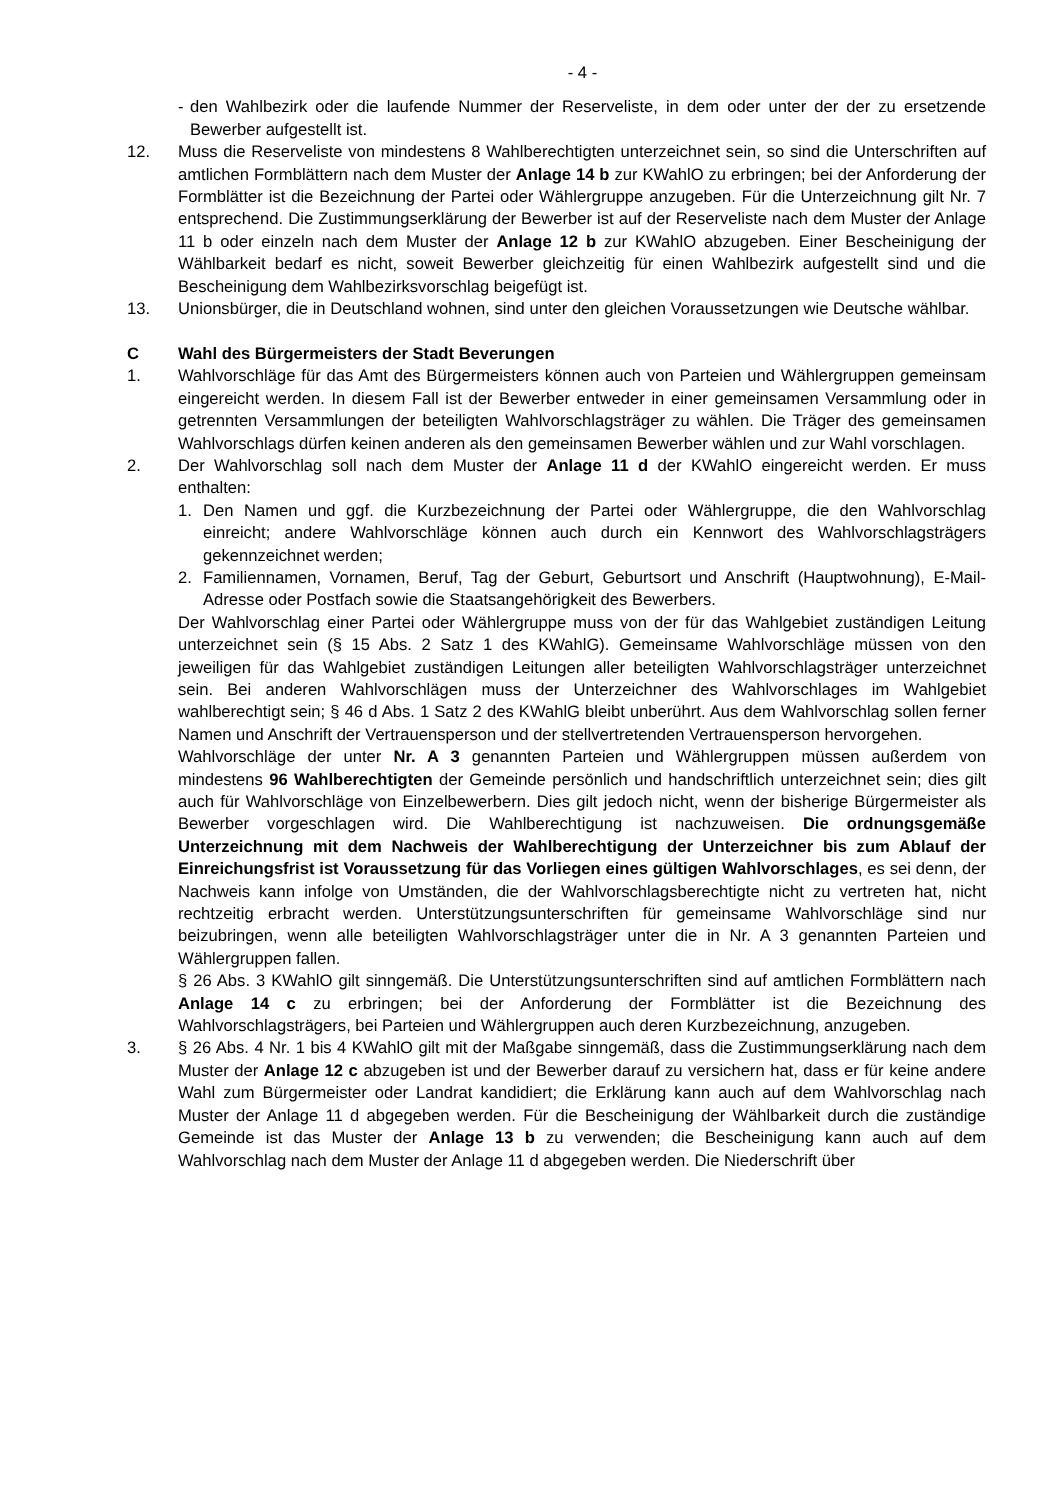- 4 -
- den Wahlbezirk oder die laufende Nummer der Reserveliste, in dem oder unter der der zu ersetzende Bewerber aufgestellt ist.
12. Muss die Reserveliste von mindestens 8 Wahlberechtigten unterzeichnet sein, so sind die Unterschriften auf amtlichen Formblättern nach dem Muster der Anlage 14 b zur KWahlO zu erbringen; bei der Anforderung der Formblätter ist die Bezeichnung der Partei oder Wählergruppe anzugeben. Für die Unterzeichnung gilt Nr. 7 entsprechend. Die Zustimmungserklärung der Bewerber ist auf der Reserveliste nach dem Muster der Anlage 11 b oder einzeln nach dem Muster der Anlage 12 b zur KWahlO abzugeben. Einer Bescheinigung der Wählbarkeit bedarf es nicht, soweit Bewerber gleichzeitig für einen Wahlbezirk aufgestellt sind und die Bescheinigung dem Wahlbezirksvorschlag beigefügt ist.
13. Unionsbürger, die in Deutschland wohnen, sind unter den gleichen Voraussetzungen wie Deutsche wählbar.
C Wahl des Bürgermeisters der Stadt Beverungen
1. Wahlvorschläge für das Amt des Bürgermeisters können auch von Parteien und Wählergruppen gemeinsam eingereicht werden. In diesem Fall ist der Bewerber entweder in einer gemeinsamen Versammlung oder in getrennten Versammlungen der beteiligten Wahlvorschlagsträger zu wählen. Die Träger des gemeinsamen Wahlvorschlags dürfen keinen anderen als den gemeinsamen Bewerber wählen und zur Wahl vorschlagen.
2. Der Wahlvorschlag soll nach dem Muster der Anlage 11 d der KWahlO eingereicht werden. Er muss enthalten:
1. Den Namen und ggf. die Kurzbezeichnung der Partei oder Wählergruppe, die den Wahlvorschlag einreicht; andere Wahlvorschläge können auch durch ein Kennwort des Wahlvorschlagsträgers gekennzeichnet werden;
2. Familiennamen, Vornamen, Beruf, Tag der Geburt, Geburtsort und Anschrift (Hauptwohnung), E-Mail-Adresse oder Postfach sowie die Staatsangehörigkeit des Bewerbers.
Der Wahlvorschlag einer Partei oder Wählergruppe muss von der für das Wahlgebiet zuständigen Leitung unterzeichnet sein (§ 15 Abs. 2 Satz 1 des KWahlG). Gemeinsame Wahlvorschläge müssen von den jeweiligen für das Wahlgebiet zuständigen Leitungen aller beteiligten Wahlvorschlagsträger unterzeichnet sein. Bei anderen Wahlvorschlägen muss der Unterzeichner des Wahlvorschlages im Wahlgebiet wahlberechtigt sein; § 46 d Abs. 1 Satz 2 des KWahlG bleibt unberührt. Aus dem Wahlvorschlag sollen ferner Namen und Anschrift der Vertrauensperson und der stellvertretenden Vertrauensperson hervorgehen.
Wahlvorschläge der unter Nr. A 3 genannten Parteien und Wählergruppen müssen außerdem von mindestens 96 Wahlberechtigten der Gemeinde persönlich und handschriftlich unterzeichnet sein; dies gilt auch für Wahlvorschläge von Einzelbewerbern. Dies gilt jedoch nicht, wenn der bisherige Bürgermeister als Bewerber vorgeschlagen wird. Die Wahlberechtigung ist nachzuweisen. Die ordnungsgemäße Unterzeichnung mit dem Nachweis der Wahlberechtigung der Unterzeichner bis zum Ablauf der Einreichungsfrist ist Voraussetzung für das Vorliegen eines gültigen Wahlvorschlages, es sei denn, der Nachweis kann infolge von Umständen, die der Wahlvorschlagsberechtigte nicht zu vertreten hat, nicht rechtzeitig erbracht werden. Unterstützungsunterschriften für gemeinsame Wahlvorschläge sind nur beizubringen, wenn alle beteiligten Wahlvorschlagsträger unter die in Nr. A 3 genannten Parteien und Wählergruppen fallen.
§ 26 Abs. 3 KWahlO gilt sinngemäß. Die Unterstützungsunterschriften sind auf amtlichen Formblättern nach Anlage 14 c zu erbringen; bei der Anforderung der Formblätter ist die Bezeichnung des Wahlvorschlagsträgers, bei Parteien und Wählergruppen auch deren Kurzbezeichnung, anzugeben.
3. § 26 Abs. 4 Nr. 1 bis 4 KWahlO gilt mit der Maßgabe sinngemäß, dass die Zustimmungserklärung nach dem Muster der Anlage 12 c abzugeben ist und der Bewerber darauf zu versichern hat, dass er für keine andere Wahl zum Bürgermeister oder Landrat kandidiert; die Erklärung kann auch auf dem Wahlvorschlag nach Muster der Anlage 11 d abgegeben werden. Für die Bescheinigung der Wählbarkeit durch die zuständige Gemeinde ist das Muster der Anlage 13 b zu verwenden; die Bescheinigung kann auch auf dem Wahlvorschlag nach dem Muster der Anlage 11 d abgegeben werden. Die Niederschrift über